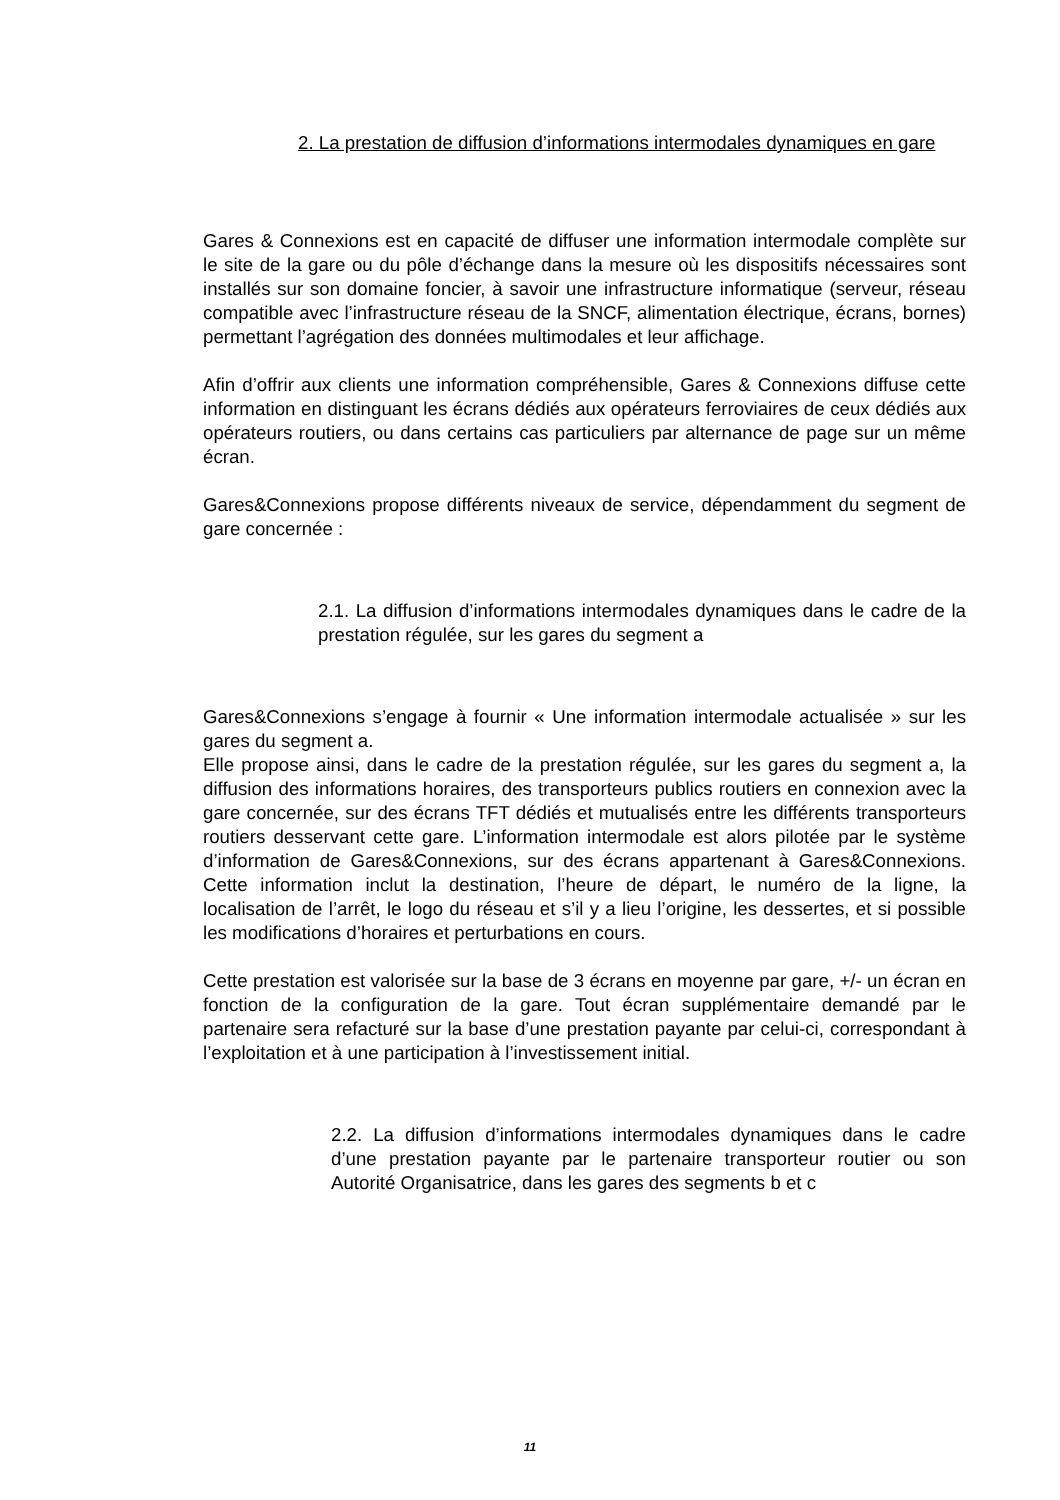2. La prestation de diffusion d’informations intermodales dynamiques en gare
Gares & Connexions est en capacité de diffuser une information intermodale complète sur le site de la gare ou du pôle d’échange dans la mesure où les dispositifs nécessaires sont installés sur son domaine foncier, à savoir une infrastructure informatique (serveur, réseau compatible avec l’infrastructure réseau de la SNCF, alimentation électrique, écrans, bornes) permettant l’agrégation des données multimodales et leur affichage.
Afin d’offrir aux clients une information compréhensible, Gares & Connexions diffuse cette information en distinguant les écrans dédiés aux opérateurs ferroviaires de ceux dédiés aux opérateurs routiers, ou dans certains cas particuliers par alternance de page sur un même écran.
Gares&Connexions propose différents niveaux de service, dépendamment du segment de gare concernée :
2.1. La diffusion d’informations intermodales dynamiques dans le cadre de la prestation régulée, sur les gares du segment a
Gares&Connexions s’engage à fournir « Une information intermodale actualisée » sur les gares du segment a.
Elle propose ainsi, dans le cadre de la prestation régulée, sur les gares du segment a, la diffusion des informations horaires, des transporteurs publics routiers en connexion avec la gare concernée, sur des écrans TFT dédiés et mutualisés entre les différents transporteurs routiers desservant cette gare. L’information intermodale est alors pilotée par le système d’information de Gares&Connexions, sur des écrans appartenant à Gares&Connexions. Cette information inclut la destination, l’heure de départ, le numéro de la ligne, la localisation de l’arrêt, le logo du réseau et s’il y a lieu l’origine, les dessertes, et si possible les modifications d’horaires et perturbations en cours.
Cette prestation est valorisée sur la base de 3 écrans en moyenne par gare, +/- un écran en fonction de la configuration de la gare. Tout écran supplémentaire demandé par le partenaire sera refacturé sur la base d’une prestation payante par celui-ci, correspondant à l’exploitation et à une participation à l’investissement initial.
2.2. La diffusion d’informations intermodales dynamiques dans le cadre d’une prestation payante par le partenaire transporteur routier ou son Autorité Organisatrice, dans les gares des segments b et c
11